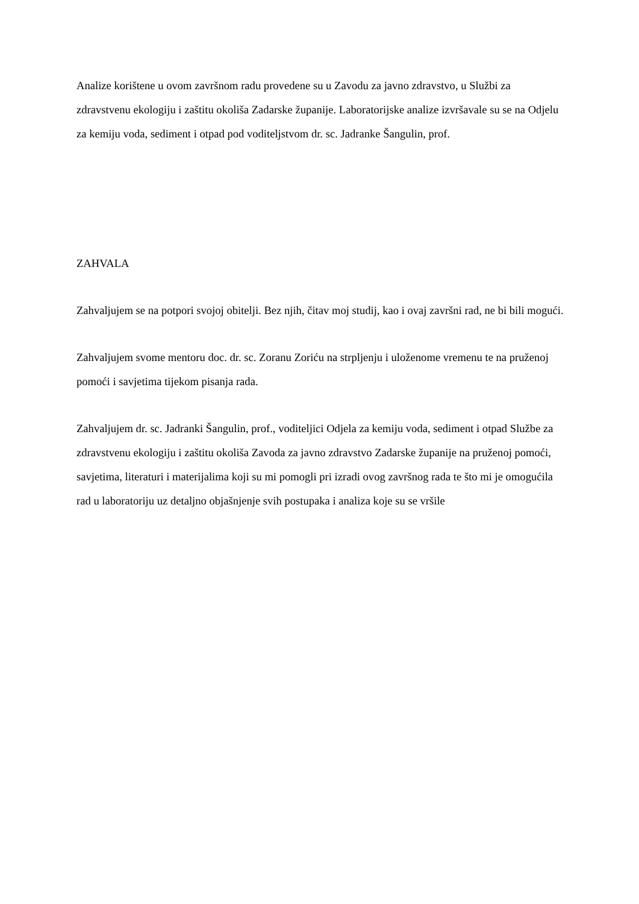Analize korištene u ovom završnom radu provedene su u Zavodu za javno zdravstvo, u Službi za zdravstvenu ekologiju i zaštitu okoliša Zadarske županije. Laboratorijske analize izvršavale su se na Odjelu za kemiju voda, sediment i otpad pod voditeljstvom dr. sc. Jadranke Šangulin, prof.
ZAHVALA
Zahvaljujem se na potpori svojoj obitelji. Bez njih, čitav moj studij, kao i ovaj završni rad, ne bi bili mogući.
Zahvaljujem svome mentoru doc. dr. sc. Zoranu Zoriću na strpljenju i uloženome vremenu te na pruženoj pomoći i savjetima tijekom pisanja rada.
Zahvaljujem dr. sc. Jadranki Šangulin, prof., voditeljici Odjela za kemiju voda, sediment i otpad Službe za zdravstvenu ekologiju i zaštitu okoliša Zavoda za javno zdravstvo Zadarske županije na pruženoj pomoći, savjetima, literaturi i materijalima koji su mi pomogli pri izradi ovog završnog rada te što mi je omogućila rad u laboratoriju uz detaljno objašnjenje svih postupaka i analiza koje su se vršile